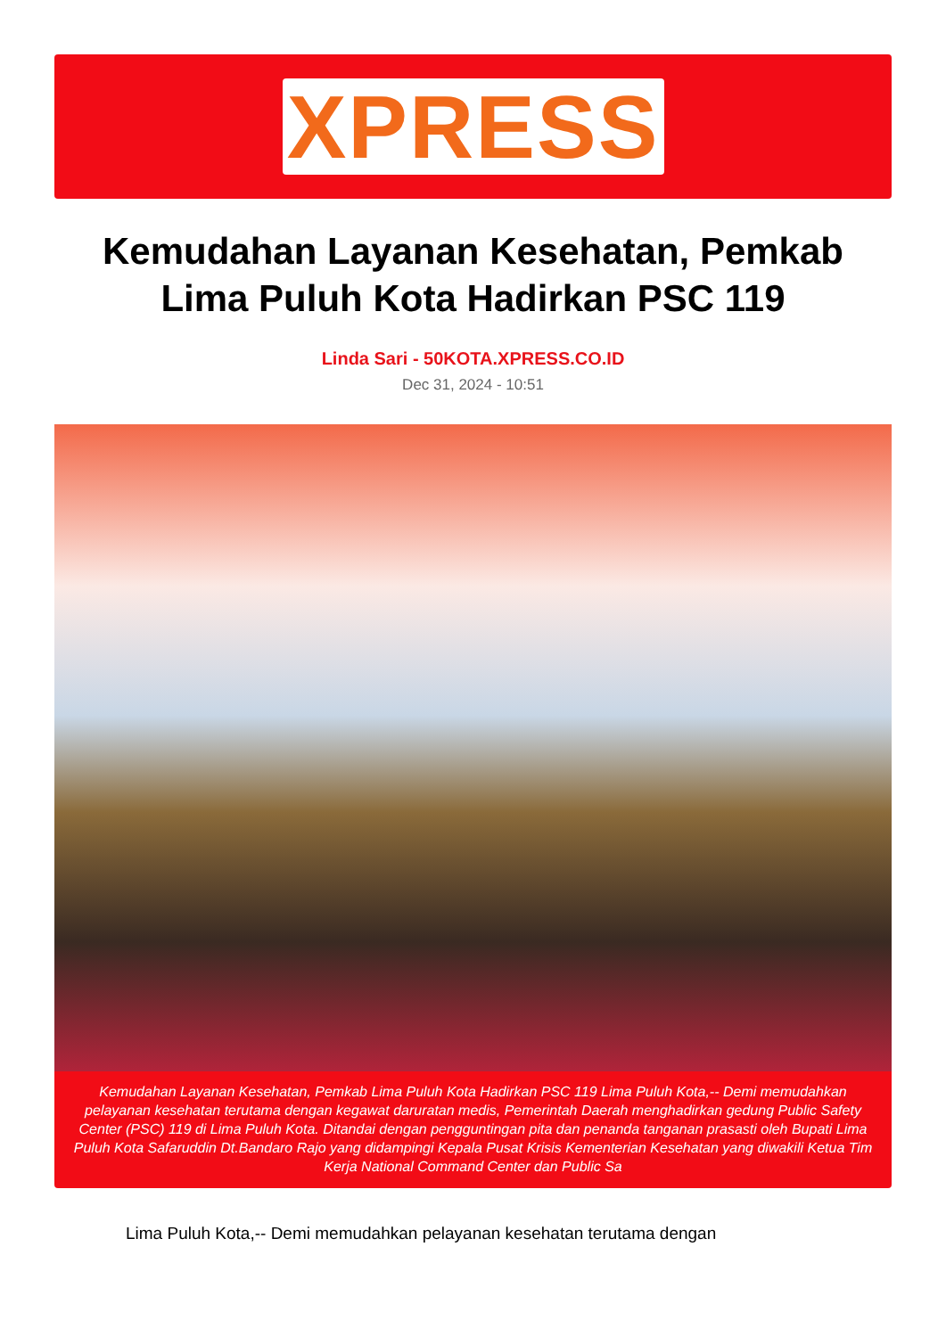XPRESS
Kemudahan Layanan Kesehatan, Pemkab Lima Puluh Kota Hadirkan PSC 119
Linda Sari - 50KOTA.XPRESS.CO.ID
Dec 31, 2024 - 10:51
Kemudahan Layanan Kesehatan, Pemkab Lima Puluh Kota Hadirkan PSC 119 Lima Puluh Kota,-- Demi memudahkan pelayanan kesehatan terutama dengan kegawat daruratan medis, Pemerintah Daerah menghadirkan gedung Public Safety Center (PSC) 119 di Lima Puluh Kota. Ditandai dengan pengguntingan pita dan penanda tanganan prasasti oleh Bupati Lima Puluh Kota Safaruddin Dt.Bandaro Rajo yang didampingi Kepala Pusat Krisis Kementerian Kesehatan yang diwakili Ketua Tim Kerja National Command Center dan Public Sa
Lima Puluh Kota,-- Demi memudahkan pelayanan kesehatan terutama dengan